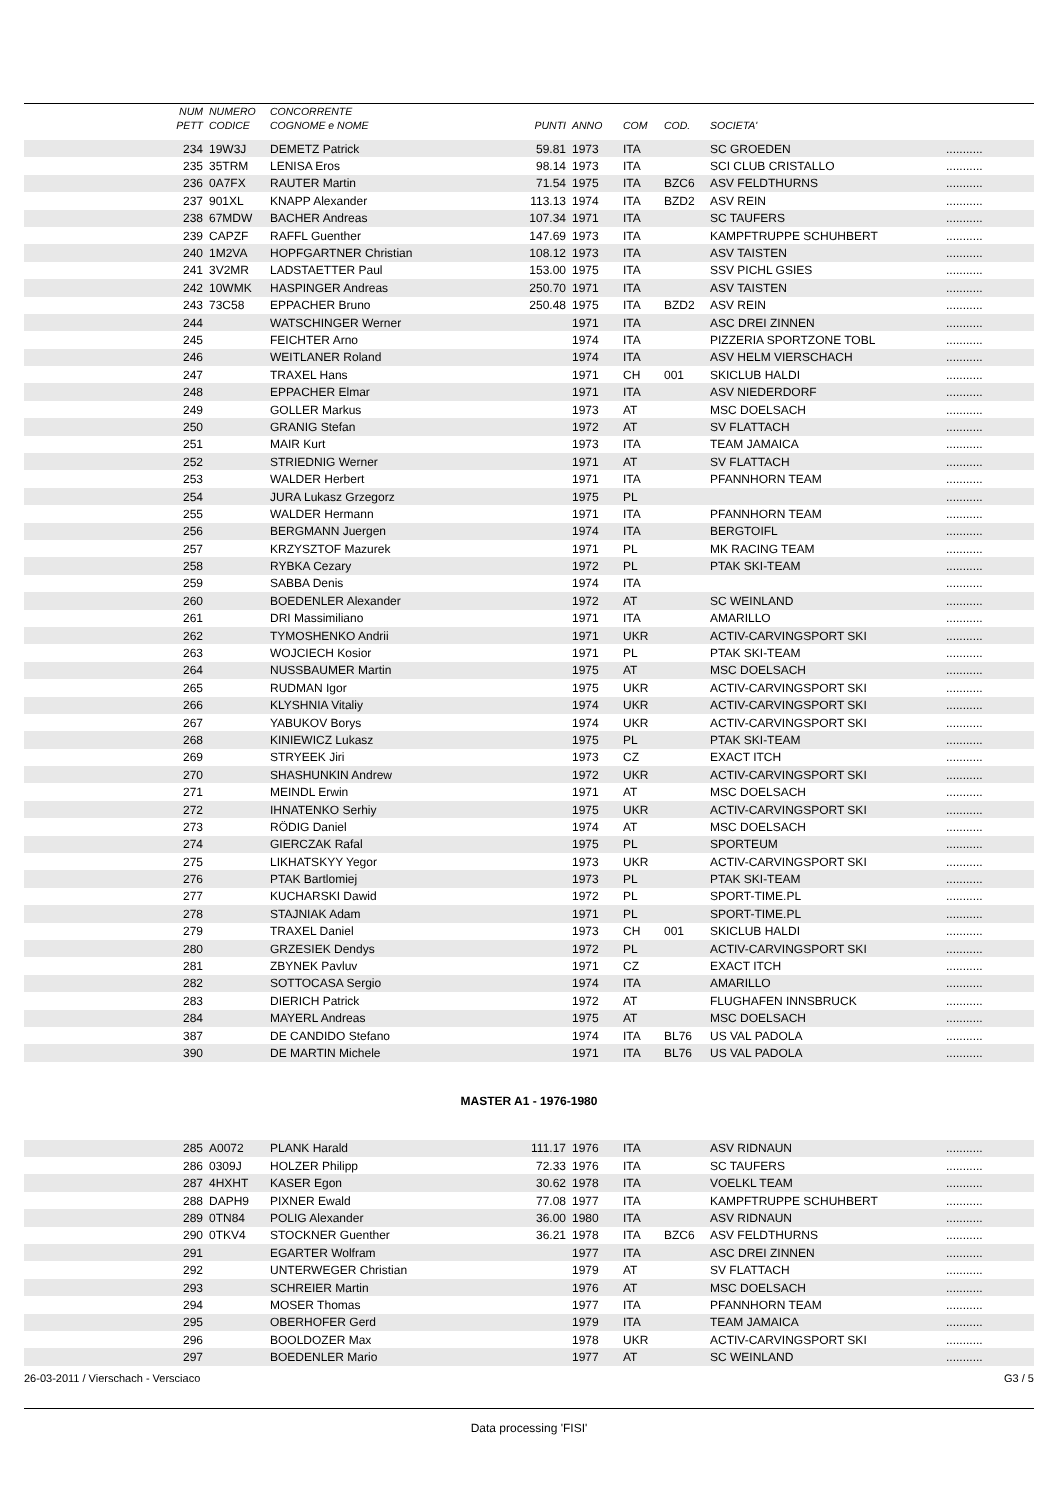| | NUM | NUMERO | CONCORRENTE | | | | | | |
| --- | --- | --- | --- | --- | --- | --- | --- | --- | --- |
| | PETT | CODICE | COGNOME e NOME | PUNTI | ANNO | COM | COD. | SOCIETA' | |
| | 234 | 19W3J | DEMETZ Patrick | 59.81 | 1973 | ITA | | SC GROEDEN | ........... |
| | 235 | 35TRM | LENISA Eros | 98.14 | 1973 | ITA | | SCI CLUB CRISTALLO | ........... |
| | 236 | 0A7FX | RAUTER Martin | 71.54 | 1975 | ITA | BZC6 | ASV FELDTHURNS | ........... |
| | 237 | 901XL | KNAPP Alexander | 113.13 | 1974 | ITA | BZD2 | ASV REIN | ........... |
| | 238 | 67MDW | BACHER Andreas | 107.34 | 1971 | ITA | | SC TAUFERS | ........... |
| | 239 | CAPZF | RAFFL Guenther | 147.69 | 1973 | ITA | | KAMPFTRUPPE SCHUHBERT | ........... |
| | 240 | 1M2VA | HOPFGARTNER Christian | 108.12 | 1973 | ITA | | ASV TAISTEN | ........... |
| | 241 | 3V2MR | LADSTAETTER Paul | 153.00 | 1975 | ITA | | SSV PICHL GSIES | ........... |
| | 242 | 10WMK | HASPINGER Andreas | 250.70 | 1971 | ITA | | ASV TAISTEN | ........... |
| | 243 | 73C58 | EPPACHER Bruno | 250.48 | 1975 | ITA | BZD2 | ASV REIN | ........... |
| | 244 | | WATSCHINGER Werner | | 1971 | ITA | | ASC DREI ZINNEN | ........... |
| | 245 | | FEICHTER Arno | | 1974 | ITA | | PIZZERIA SPORTZONE TOBL | ........... |
| | 246 | | WEITLANER Roland | | 1974 | ITA | | ASV HELM VIERSCHACH | ........... |
| | 247 | | TRAXEL Hans | | 1971 | CH | 001 | SKICLUB HALDI | ........... |
| | 248 | | EPPACHER Elmar | | 1971 | ITA | | ASV NIEDERDORF | ........... |
| | 249 | | GOLLER Markus | | 1973 | AT | | MSC DOELSACH | ........... |
| | 250 | | GRANIG Stefan | | 1972 | AT | | SV FLATTACH | ........... |
| | 251 | | MAIR Kurt | | 1973 | ITA | | TEAM JAMAICA | ........... |
| | 252 | | STRIEDNIG Werner | | 1971 | AT | | SV FLATTACH | ........... |
| | 253 | | WALDER Herbert | | 1971 | ITA | | PFANNHORN TEAM | ........... |
| | 254 | | JURA Lukasz Grzegorz | | 1975 | PL | | | ........... |
| | 255 | | WALDER Hermann | | 1971 | ITA | | PFANNHORN TEAM | ........... |
| | 256 | | BERGMANN Juergen | | 1974 | ITA | | BERGTOIFL | ........... |
| | 257 | | KRZYSZTOF Mazurek | | 1971 | PL | | MK RACING TEAM | ........... |
| | 258 | | RYBKA Cezary | | 1972 | PL | | PTAK SKI-TEAM | ........... |
| | 259 | | SABBA Denis | | 1974 | ITA | | | ........... |
| | 260 | | BOEDENLER Alexander | | 1972 | AT | | SC WEINLAND | ........... |
| | 261 | | DRI Massimiliano | | 1971 | ITA | | AMARILLO | ........... |
| | 262 | | TYMOSHENKO Andrii | | 1971 | UKR | | ACTIV-CARVINGSPORT SKI | ........... |
| | 263 | | WOJCIECH Kosior | | 1971 | PL | | PTAK SKI-TEAM | ........... |
| | 264 | | NUSSBAUMER Martin | | 1975 | AT | | MSC DOELSACH | ........... |
| | 265 | | RUDMAN Igor | | 1975 | UKR | | ACTIV-CARVINGSPORT SKI | ........... |
| | 266 | | KLYSHNIA Vitaliy | | 1974 | UKR | | ACTIV-CARVINGSPORT SKI | ........... |
| | 267 | | YABUKOV Borys | | 1974 | UKR | | ACTIV-CARVINGSPORT SKI | ........... |
| | 268 | | KINIEWICZ Lukasz | | 1975 | PL | | PTAK SKI-TEAM | ........... |
| | 269 | | STRYEEK Jiri | | 1973 | CZ | | EXACT ITCH | ........... |
| | 270 | | SHASHUNKIN Andrew | | 1972 | UKR | | ACTIV-CARVINGSPORT SKI | ........... |
| | 271 | | MEINDL Erwin | | 1971 | AT | | MSC DOELSACH | ........... |
| | 272 | | IHNATENKO Serhiy | | 1975 | UKR | | ACTIV-CARVINGSPORT SKI | ........... |
| | 273 | | RÖDIG Daniel | | 1974 | AT | | MSC DOELSACH | ........... |
| | 274 | | GIERCZAK Rafal | | 1975 | PL | | SPORTEUM | ........... |
| | 275 | | LIKHATSKYY Yegor | | 1973 | UKR | | ACTIV-CARVINGSPORT SKI | ........... |
| | 276 | | PTAK Bartlomiej | | 1973 | PL | | PTAK SKI-TEAM | ........... |
| | 277 | | KUCHARSKI Dawid | | 1972 | PL | | SPORT-TIME.PL | ........... |
| | 278 | | STAJNIAK Adam | | 1971 | PL | | SPORT-TIME.PL | ........... |
| | 279 | | TRAXEL Daniel | | 1973 | CH | 001 | SKICLUB HALDI | ........... |
| | 280 | | GRZESIEK Dendys | | 1972 | PL | | ACTIV-CARVINGSPORT SKI | ........... |
| | 281 | | ZBYNEK Pavluv | | 1971 | CZ | | EXACT ITCH | ........... |
| | 282 | | SOTTOCASA Sergio | | 1974 | ITA | | AMARILLO | ........... |
| | 283 | | DIERICH Patrick | | 1972 | AT | | FLUGHAFEN INNSBRUCK | ........... |
| | 284 | | MAYERL Andreas | | 1975 | AT | | MSC DOELSACH | ........... |
| | 387 | | DE CANDIDO Stefano | | 1974 | ITA | BL76 | US VAL PADOLA | ........... |
| | 390 | | DE MARTIN Michele | | 1971 | ITA | BL76 | US VAL PADOLA | ........... |
| MASTER A1 - 1976-1980 | | | | | | | | | |
| | 285 | A0072 | PLANK Harald | 111.17 | 1976 | ITA | | ASV RIDNAUN | ........... |
| | 286 | 0309J | HOLZER Philipp | 72.33 | 1976 | ITA | | SC TAUFERS | ........... |
| | 287 | 4HXHT | KASER Egon | 30.62 | 1978 | ITA | | VOELKL TEAM | ........... |
| | 288 | DAPH9 | PIXNER Ewald | 77.08 | 1977 | ITA | | KAMPFTRUPPE SCHUHBERT | ........... |
| | 289 | 0TN84 | POLIG Alexander | 36.00 | 1980 | ITA | | ASV RIDNAUN | ........... |
| | 290 | 0TKV4 | STOCKNER Guenther | 36.21 | 1978 | ITA | BZC6 | ASV FELDTHURNS | ........... |
| | 291 | | EGARTER Wolfram | | 1977 | ITA | | ASC DREI ZINNEN | ........... |
| | 292 | | UNTERWEGER Christian | | 1979 | AT | | SV FLATTACH | ........... |
| | 293 | | SCHREIER Martin | | 1976 | AT | | MSC DOELSACH | ........... |
| | 294 | | MOSER Thomas | | 1977 | ITA | | PFANNHORN TEAM | ........... |
| | 295 | | OBERHOFER Gerd | | 1979 | ITA | | TEAM JAMAICA | ........... |
| | 296 | | BOOLDOZER Max | | 1978 | UKR | | ACTIV-CARVINGSPORT SKI | ........... |
| | 297 | | BOEDENLER Mario | | 1977 | AT | | SC WEINLAND | ........... |
26-03-2011 / Vierschach - Versciaco G3 / 5
Data processing 'FISI'